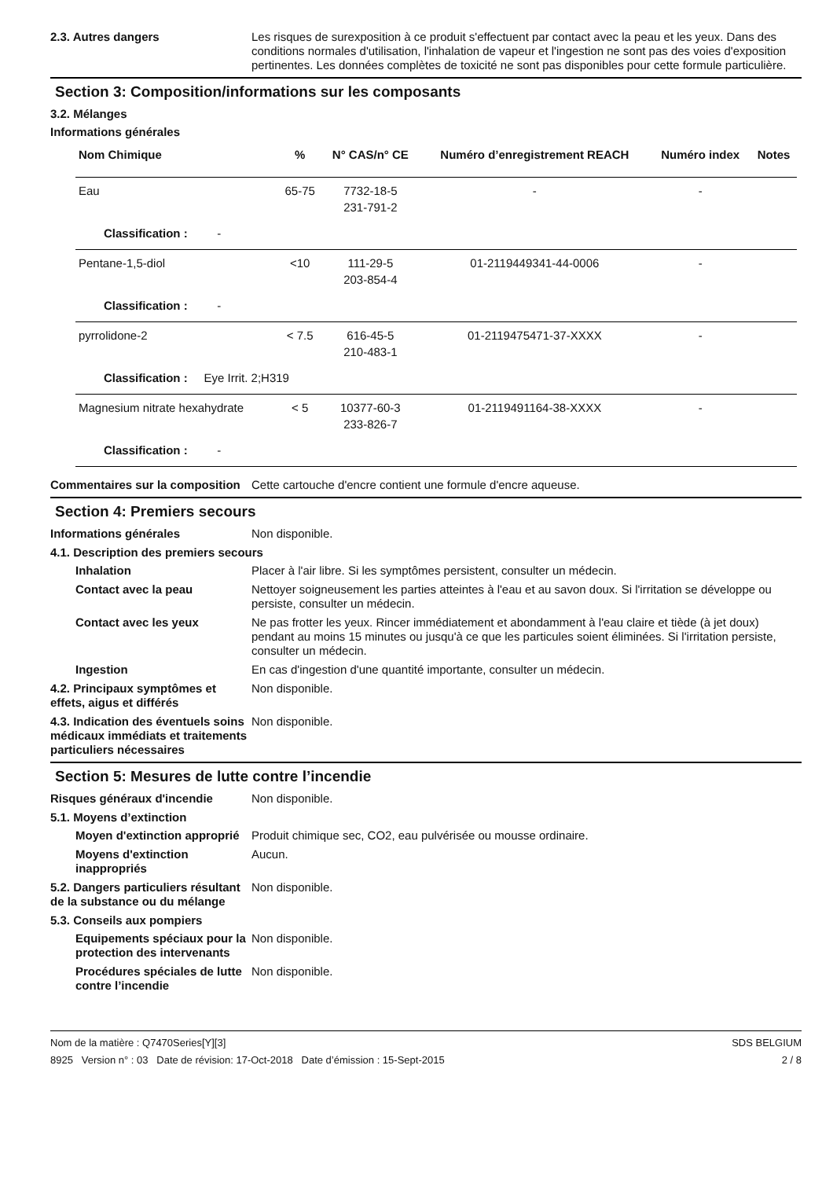2.3. Autres dangers Les risques de surexposition à ce produit s'effectuent par contact avec la peau et les yeux. Dans des conditions normales d'utilisation, l'inhalation de vapeur et l'ingestion ne sont pas des voies d'exposition pertinentes. Les données complètes de toxicité ne sont pas disponibles pour cette formule particulière.
Section 3: Composition/informations sur les composants
3.2. Mélanges
Informations générales
| Nom Chimique | % | N° CAS/n° CE | Numéro d’enregistrement REACH | Numéro index | Notes |
| --- | --- | --- | --- | --- | --- |
| Eau | 65-75 | 7732-18-5 231-791-2 | - | - | |
| Classification : - | | | | | |
| Pentane-1,5-diol | <10 | 111-29-5 203-854-4 | 01-2119449341-44-0006 | - | |
| Classification : - | | | | | |
| pyrrolidone-2 | < 7.5 | 616-45-5 210-483-1 | 01-2119475471-37-XXXX | - | |
| Classification : Eye Irrit. 2;H319 | | | | | |
| Magnesium nitrate hexahydrate | < 5 | 10377-60-3 233-826-7 | 01-2119491164-38-XXXX | - | |
| Classification : - | | | | | |
Commentaires sur la composition
Cette cartouche d'encre contient une formule d'encre aqueuse.
Section 4: Premiers secours
Informations générales Non disponible.
4.1. Description des premiers secours
Inhalation Placer à l'air libre. Si les symptômes persistent, consulter un médecin.
Contact avec la peau Nettoyer soigneusement les parties atteintes à l'eau et au savon doux. Si l'irritation se développe ou persiste, consulter un médecin.
Contact avec les yeux Ne pas frotter les yeux. Rincer immédiatement et abondamment à l'eau claire et tiède (à jet doux) pendant au moins 15 minutes ou jusqu'à ce que les particules soient éliminées. Si l'irritation persiste, consulter un médecin.
Ingestion En cas d'ingestion d'une quantité importante, consulter un médecin.
4.2. Principaux symptômes et effets, aigus et différés
Non disponible.
4.3. Indication des éventuels soins médicaux immédiats et traitements particuliers nécessaires
Non disponible.
Section 5: Mesures de lutte contre l’incendie
Risques généraux d'incendie Non disponible.
5.1. Moyens d’extinction
Moyen d'extinction approprié
Produit chimique sec, CO2, eau pulvérisée ou mousse ordinaire.
Moyens d'extinction inappropriés
Aucun.
5.2. Dangers particuliers résultant de la substance ou du mélange
Non disponible.
5.3. Conseils aux pompiers
Equipements spéciaux pour la protection des intervenants
Non disponible.
Procédures spéciales de lutte contre l’incendie
Non disponible.
Nom de la matière : Q7470Series[Y][3]
8925 Version n° : 03 Date de révision: 17-Oct-2018 Date d’émission : 15-Sept-2015
SDS BELGIUM
2 / 8